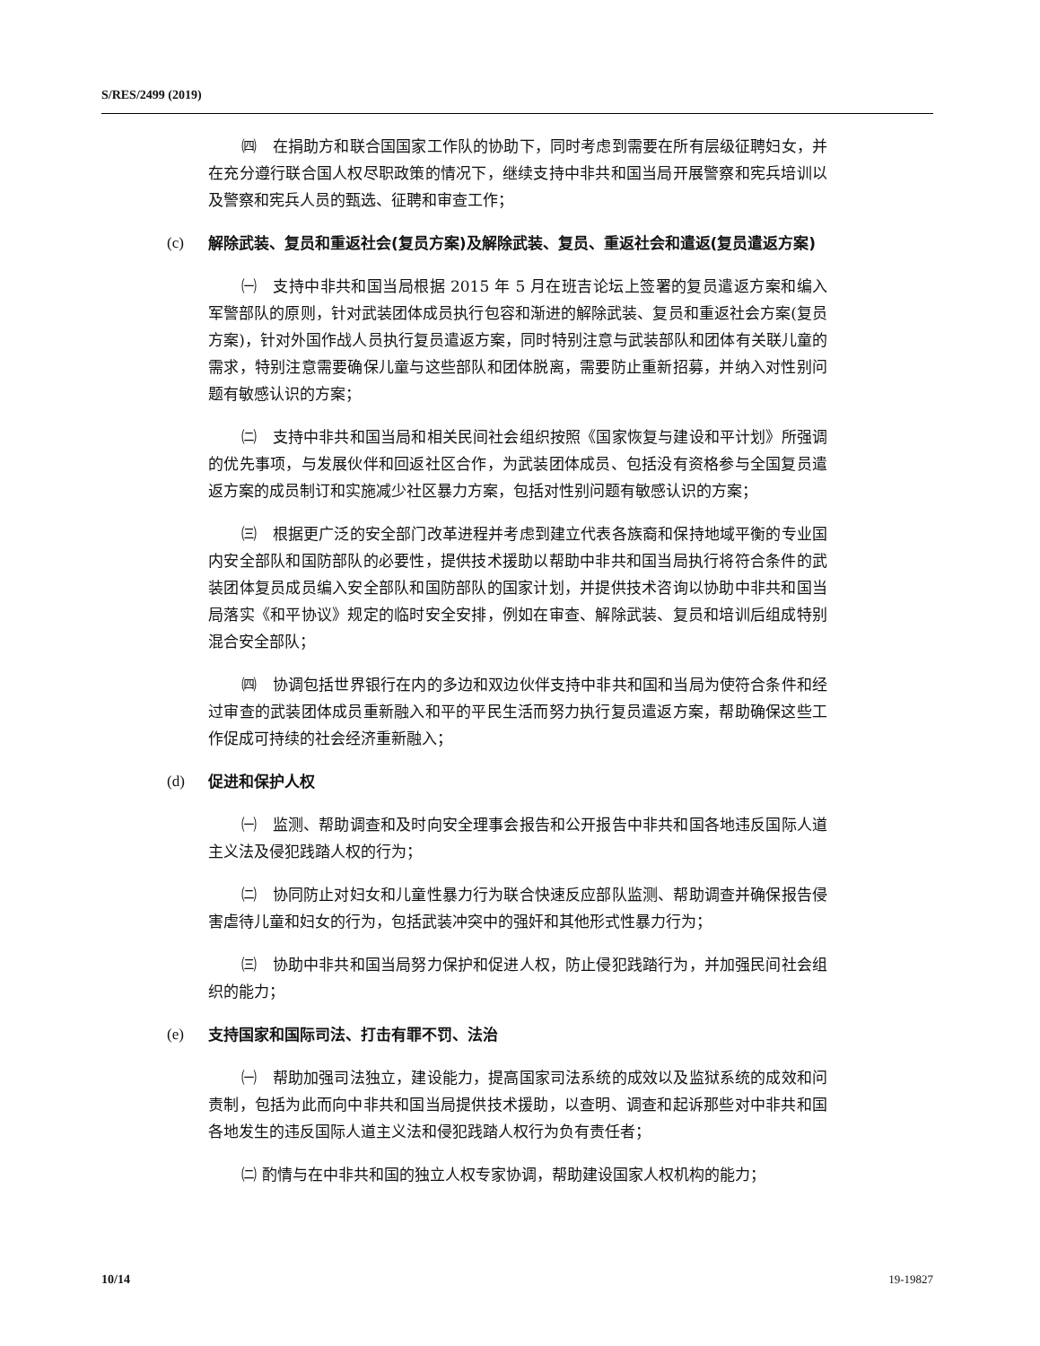S/RES/2499 (2019)
㈣　在捐助方和联合国国家工作队的协助下，同时考虑到需要在所有层级征聘妇女，并在充分遵行联合国人权尽职政策的情况下，继续支持中非共和国当局开展警察和宪兵培训以及警察和宪兵人员的甄选、征聘和审查工作；
(c) 解除武装、复员和重返社会(复员方案)及解除武装、复员、重返社会和遣返(复员遣返方案)
㈠　支持中非共和国当局根据 2015 年 5 月在班吉论坛上签署的复员遣返方案和编入军警部队的原则，针对武装团体成员执行包容和渐进的解除武装、复员和重返社会方案(复员方案)，针对外国作战人员执行复员遣返方案，同时特别注意与武装部队和团体有关联儿童的需求，特别注意需要确保儿童与这些部队和团体脱离，需要防止重新招募，并纳入对性别问题有敏感认识的方案；
㈡　支持中非共和国当局和相关民间社会组织按照《国家恢复与建设和平计划》所强调的优先事项，与发展伙伴和回返社区合作，为武装团体成员、包括没有资格参与全国复员遣返方案的成员制订和实施减少社区暴力方案，包括对性别问题有敏感认识的方案；
㈢　根据更广泛的安全部门改革进程并考虑到建立代表各族裔和保持地域平衡的专业国内安全部队和国防部队的必要性，提供技术援助以帮助中非共和国当局执行将符合条件的武装团体复员成员编入安全部队和国防部队的国家计划，并提供技术咨询以协助中非共和国当局落实《和平协议》规定的临时安全安排，例如在审查、解除武装、复员和培训后组成特别混合安全部队；
㈣　协调包括世界银行在内的多边和双边伙伴支持中非共和国和当局为使符合条件和经过审查的武装团体成员重新融入和平的平民生活而努力执行复员遣返方案，帮助确保这些工作促成可持续的社会经济重新融入；
(d) 促进和保护人权
㈠　监测、帮助调查和及时向安全理事会报告和公开报告中非共和国各地违反国际人道主义法及侵犯践踏人权的行为；
㈡　协同防止对妇女和儿童性暴力行为联合快速反应部队监测、帮助调查并确保报告侵害虐待儿童和妇女的行为，包括武装冲突中的强奸和其他形式性暴力行为；
㈢　协助中非共和国当局努力保护和促进人权，防止侵犯践踏行为，并加强民间社会组织的能力；
(e) 支持国家和国际司法、打击有罪不罚、法治
㈠　帮助加强司法独立，建设能力，提高国家司法系统的成效以及监狱系统的成效和问责制，包括为此而向中非共和国当局提供技术援助，以查明、调查和起诉那些对中非共和国各地发生的违反国际人道主义法和侵犯践踏人权行为负有责任者；
㈡ 酌情与在中非共和国的独立人权专家协调，帮助建设国家人权机构的能力；
10/14 19-19827